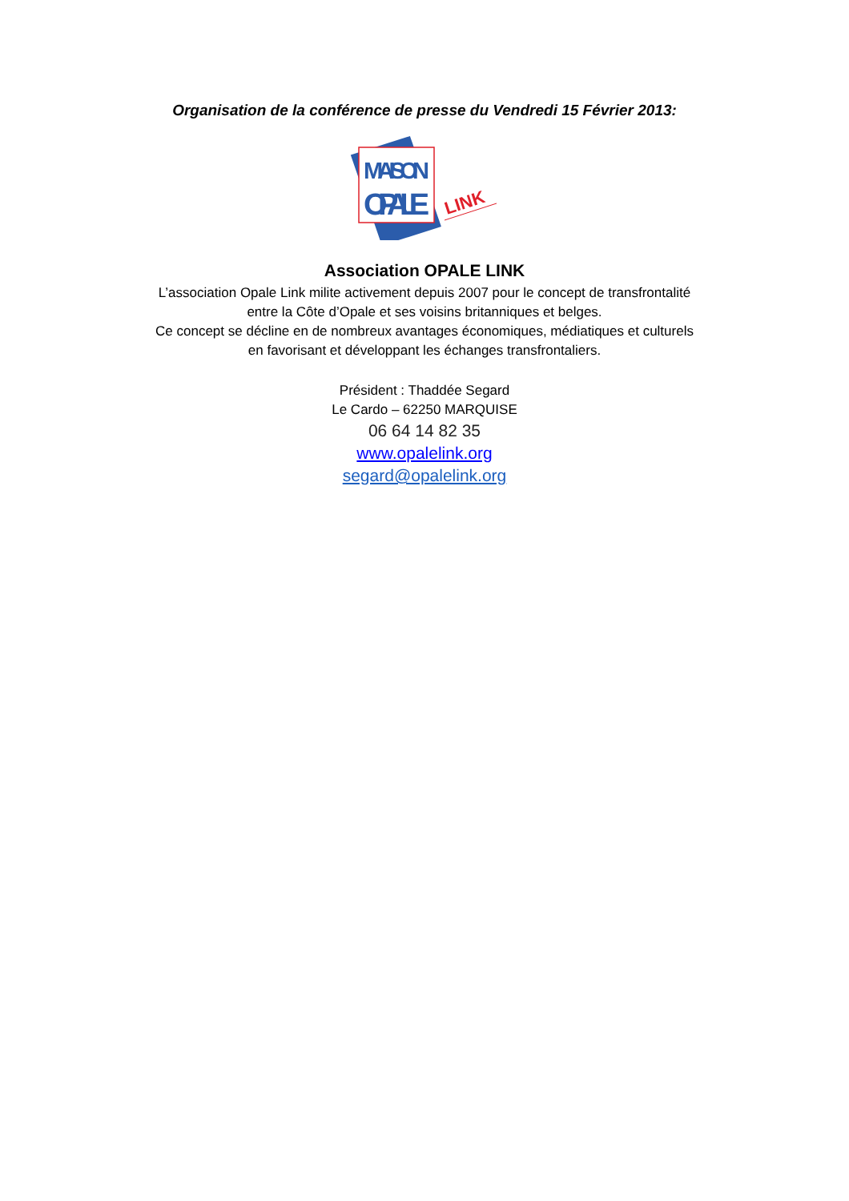Organisation de la conférence de presse du Vendredi 15 Février 2013:
MAISON
OPALE
LINK
Association OPALE LINK
L’association Opale Link milite activement depuis 2007 pour le concept de transfrontalité
entre la Côte d’Opale et ses voisins britanniques et belges.
Ce concept se décline en de nombreux avantages économiques, médiatiques et culturels
en favorisant et développant les échanges transfrontaliers.
Président : Thaddée Segard
Le Cardo – 62250 MARQUISE
06 64 14 82 35
www.opalelink.org
segard@opalelink.org